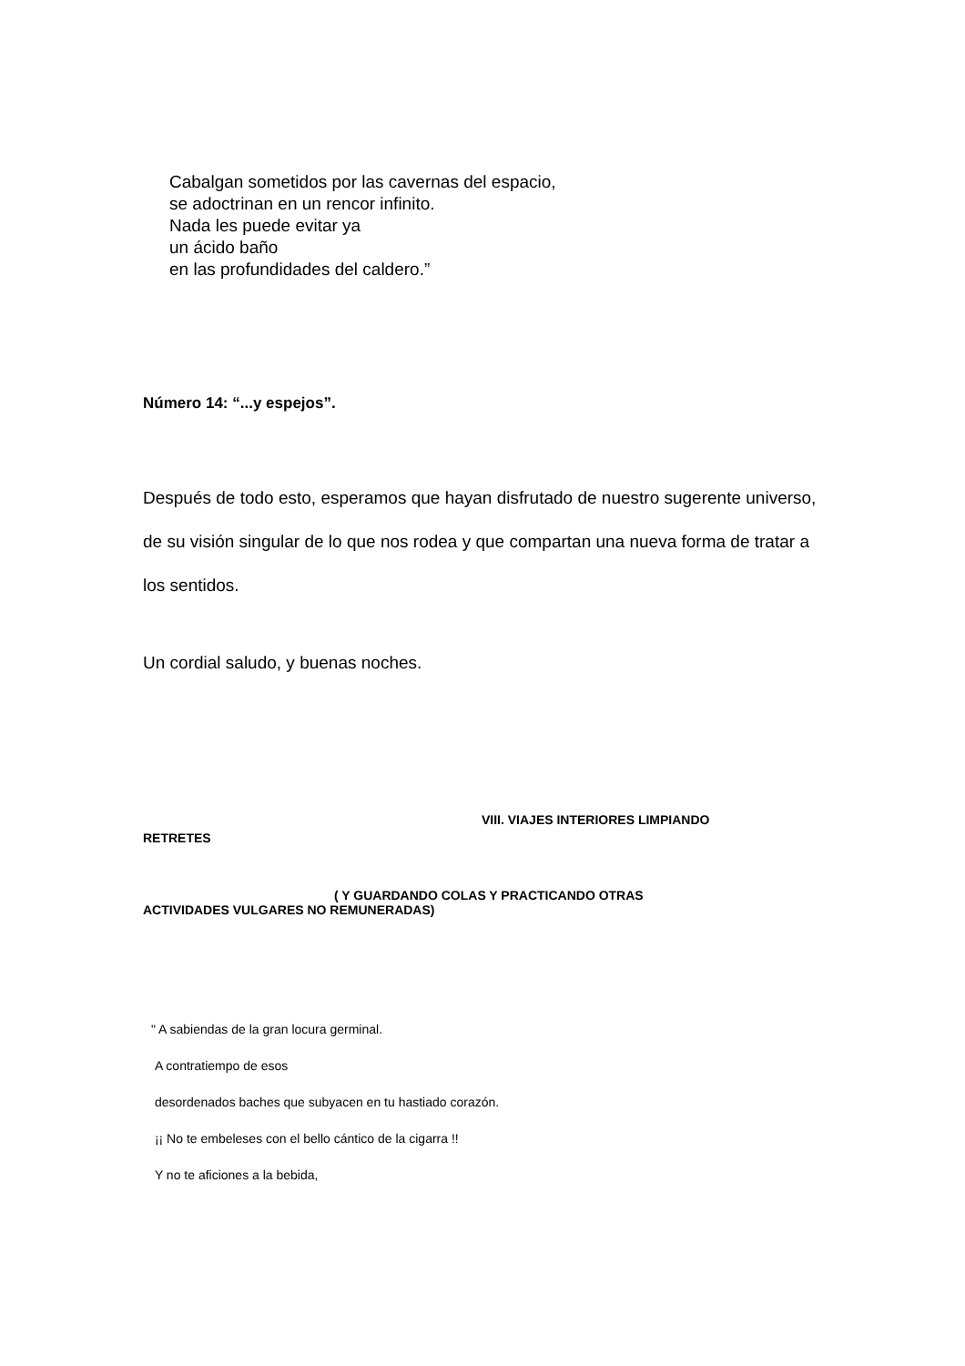Cabalgan sometidos por las cavernas del espacio,
se adoctrinan en un rencor infinito.
Nada les puede evitar ya
un ácido baño
en las profundidades del caldero.”
Número 14: “...y espejos”.
Después de todo esto, esperamos que hayan disfrutado de nuestro sugerente universo, de su visión singular de lo que nos rodea y que compartan una nueva forma de tratar a los sentidos.
Un cordial saludo, y buenas noches.
VIII. VIAJES INTERIORES LIMPIANDO
RETRETES
( Y GUARDANDO COLAS Y PRACTICANDO OTRAS
ACTIVIDADES VULGARES NO REMUNERADAS)
" A sabiendas de la gran locura germinal.
A contratiempo de esos
desordenados baches que subyacen en tu hastiado corazón.
¡¡ No te embeleses con el bello cántico de la cigarra !!
Y no te aficiones a la bebida,